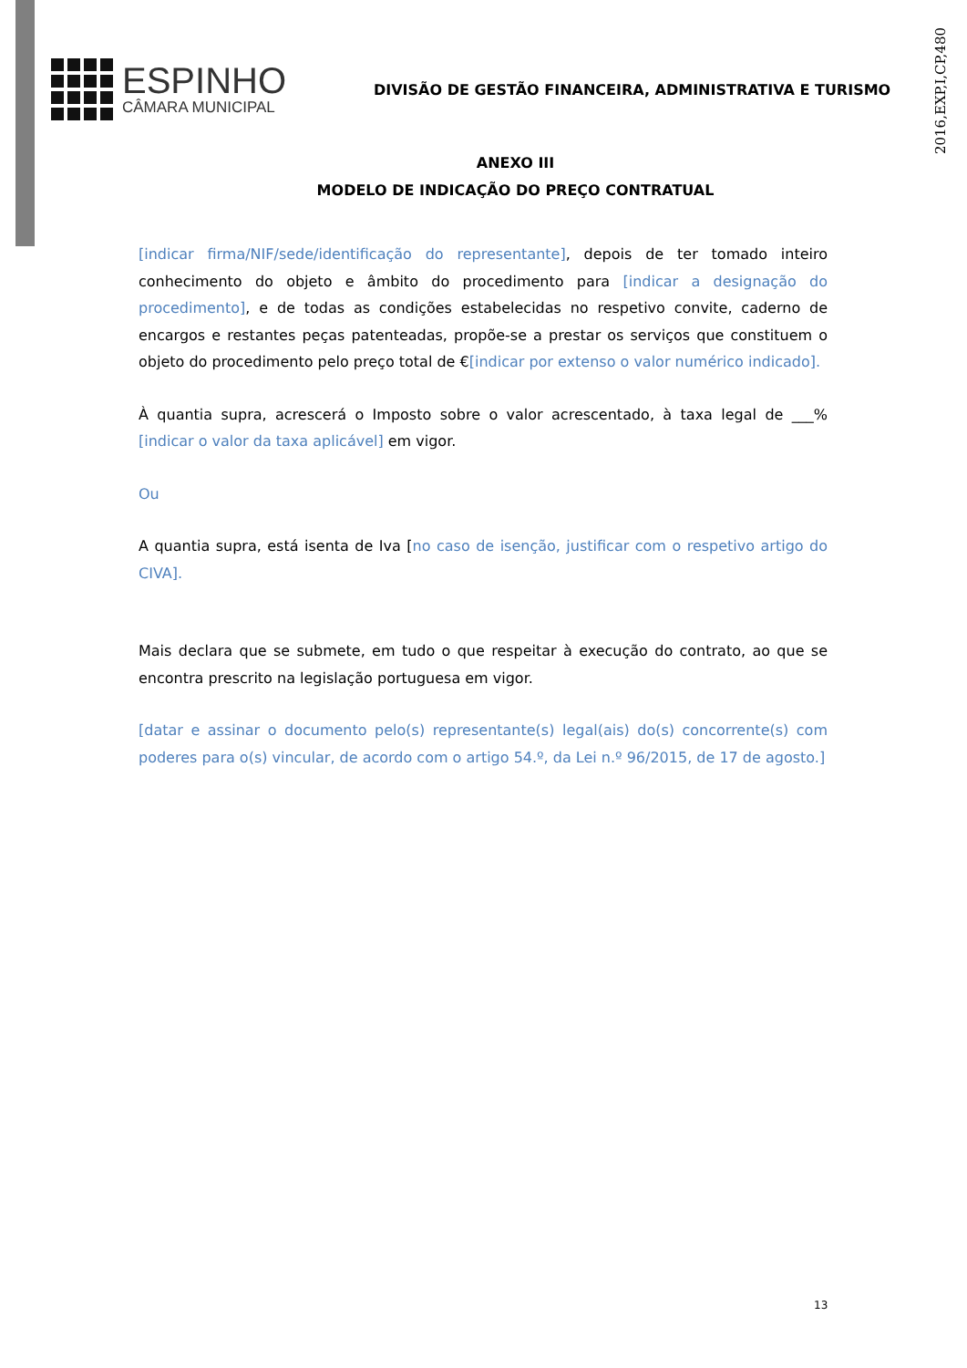2016,EXP,I,CP,480
ESPINHO
CÂMARA MUNICIPAL
DIVISÃO DE GESTÃO FINANCEIRA, ADMINISTRATIVA E TURISMO
ANEXO III
MODELO DE INDICAÇÃO DO PREÇO CONTRATUAL
[indicar firma/NIF/sede/identificação do representante], depois de ter tomado inteiro conhecimento do objeto e âmbito do procedimento para [indicar a designação do procedimento], e de todas as condições estabelecidas no respetivo convite, caderno de encargos e restantes peças patenteadas, propõe-se a prestar os serviços que constituem o objeto do procedimento pelo preço total de €[indicar por extenso o valor numérico indicado].
À quantia supra, acrescerá o Imposto sobre o valor acrescentado, à taxa legal de ___% [indicar o valor da taxa aplicável] em vigor.
Ou
A quantia supra, está isenta de Iva [no caso de isenção, justificar com o respetivo artigo do CIVA].
Mais declara que se submete, em tudo o que respeitar à execução do contrato, ao que se encontra prescrito na legislação portuguesa em vigor.
[datar e assinar o documento pelo(s) representante(s) legal(ais) do(s) concorrente(s) com poderes para o(s) vincular, de acordo com o artigo 54.º, da Lei n.º 96/2015, de 17 de agosto.]
13